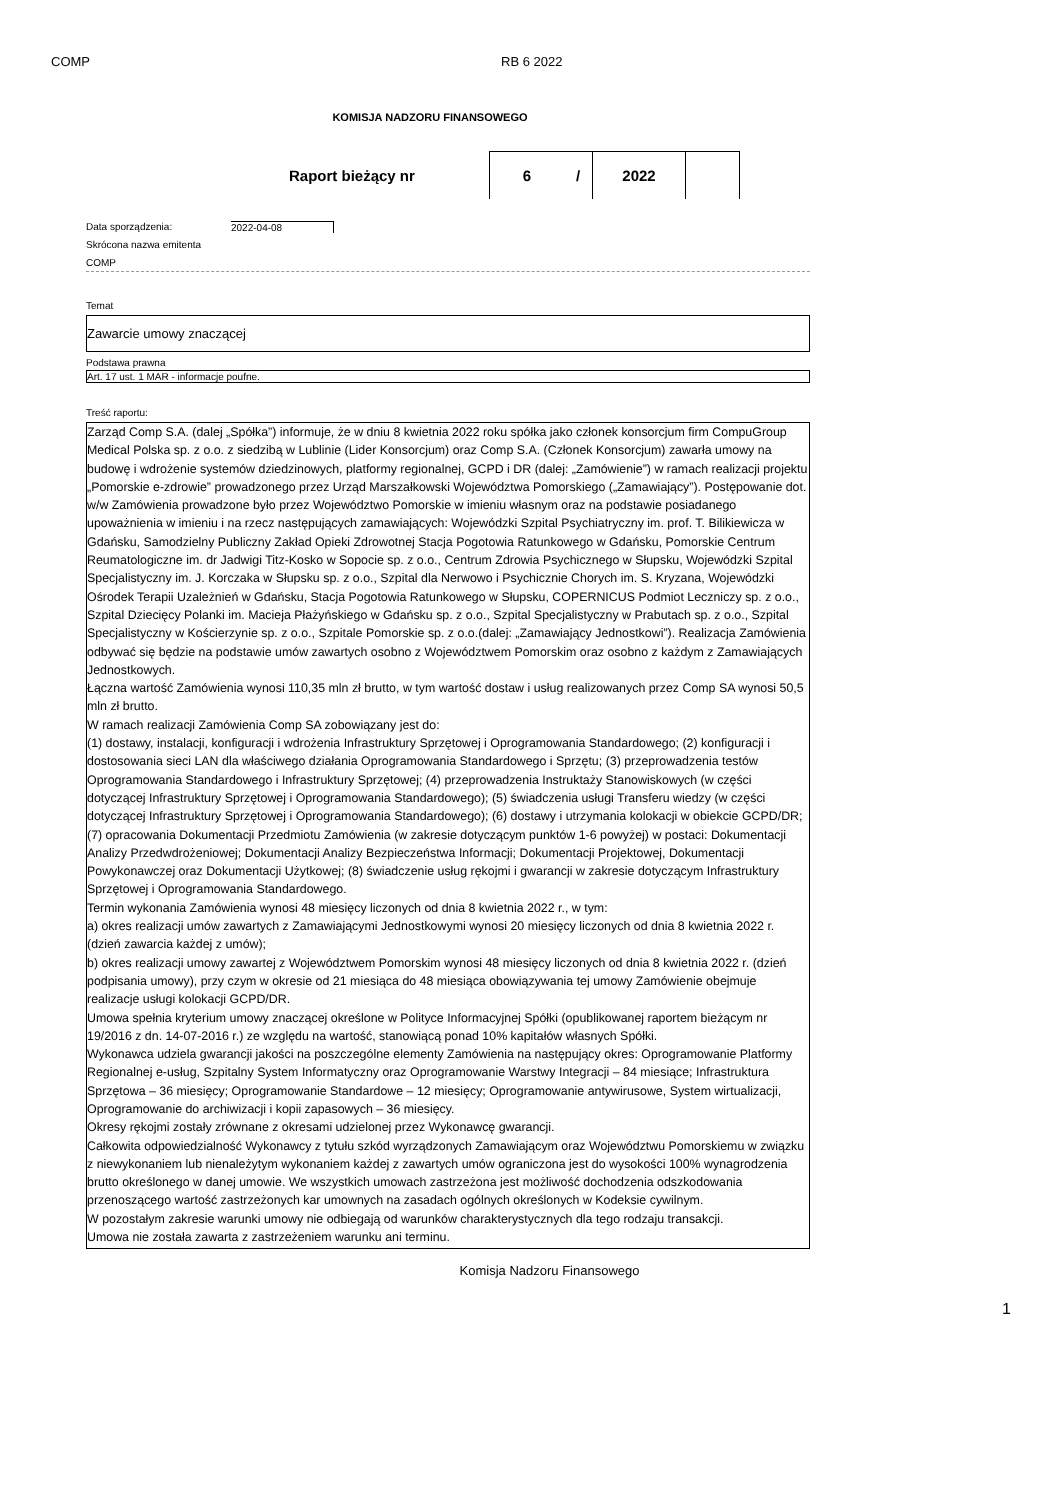COMP RB 6 2022
KOMISJA NADZORU FINANSOWEGO
Raport bieżący nr
6 / 2022
Data sporządzenia: 2022-04-08
Skrócona nazwa emitenta
COMP
Temat
Zawarcie umowy znaczącej
Podstawa prawna
Art. 17 ust. 1 MAR - informacje poufne.
Treść raportu:
Zarząd Comp S.A. (dalej „Spółka”) informuje, że w dniu 8 kwietnia 2022 roku spółka jako członek konsorcjum firm CompuGroup Medical Polska sp. z o.o. z siedzibą w Lublinie (Lider Konsorcjum) oraz Comp S.A. (Członek Konsorcjum) zawarła umowy na budowę i wdrożenie systemów dziedzinowych, platformy regionalnej, GCPD i DR (dalej: „Zamówienie”) w ramach realizacji projektu „Pomorskie e-zdrowie” prowadzonego przez Urząd Marszałkowski Województwa Pomorskiego („Zamawiający”). Postępowanie dot. w/w Zamówienia prowadzone było przez Województwo Pomorskie w imieniu własnym oraz na podstawie posiadanego upoważnienia w imieniu i na rzecz następujących zamawiających: Wojewódzki Szpital Psychiatryczny im. prof. T. Bilikiewicza w Gdańsku, Samodzielny Publiczny Zakład Opieki Zdrowotnej Stacja Pogotowia Ratunkowego w Gdańsku, Pomorskie Centrum Reumatologiczne im. dr Jadwigi Titz-Kosko w Sopocie sp. z o.o., Centrum Zdrowia Psychicznego w Słupsku, Wojewódzki Szpital Specjalistyczny im. J. Korczaka w Słupsku sp. z o.o., Szpital dla Nerwowo i Psychicznie Chorych im. S. Kryzana, Wojewódzki Ośrodek Terapii Uzależnień w Gdańsku, Stacja Pogotowia Ratunkowego w Słupsku, COPERNICUS Podmiot Leczniczy sp. z o.o., Szpital Dziecięcy Polanki im. Macieja Płażyńskiego w Gdańsku sp. z o.o., Szpital Specjalistyczny w Prabutach sp. z o.o., Szpital Specjalistyczny w Kościerzynie sp. z o.o., Szpitale Pomorskie sp. z o.o.(dalej: „Zamawiający Jednostkowi”). Realizacja Zamówienia odbywać się będzie na podstawie umów zawartych osobno z Województwem Pomorskim oraz osobno z każdym z Zamawiających Jednostkowych.
Łączna wartość Zamówienia wynosi 110,35 mln zł brutto, w tym wartość dostaw i usług realizowanych przez Comp SA wynosi 50,5 mln zł brutto.
W ramach realizacji Zamówienia Comp SA zobowiązany jest do:
(1) dostawy, instalacji, konfiguracji i wdrożenia Infrastruktury Sprzętowej i Oprogramowania Standardowego; (2) konfiguracji i dostosowania sieci LAN dla właściwego działania Oprogramowania Standardowego i Sprzętu; (3) przeprowadzenia testów Oprogramowania Standardowego i Infrastruktury Sprzętowej; (4) przeprowadzenia Instruktaży Stanowiskowych (w części dotyczącej Infrastruktury Sprzętowej i Oprogramowania Standardowego); (5) świadczenia usługi Transferu wiedzy (w części dotyczącej Infrastruktury Sprzętowej i Oprogramowania Standardowego); (6) dostawy i utrzymania kolokacji w obiekcie GCPD/DR; (7) opracowania Dokumentacji Przedmiotu Zamówienia (w zakresie dotyczącym punktów 1-6 powyżej) w postaci: Dokumentacji Analizy Przedwdrożeniowej; Dokumentacji Analizy Bezpieczeństwa Informacji; Dokumentacji Projektowej, Dokumentacji Powykonawczej oraz Dokumentacji Użytkowej; (8) świadczenie usług rękojmi i gwarancji w zakresie dotyczącym Infrastruktury Sprzętowej i Oprogramowania Standardowego.
Termin wykonania Zamówienia wynosi 48 miesięcy liczonych od dnia 8 kwietnia 2022 r., w tym:
a) okres realizacji umów zawartych z Zamawiającymi Jednostkowymi wynosi 20 miesięcy liczonych od dnia 8 kwietnia 2022 r. (dzień zawarcia każdej z umów);
b) okres realizacji umowy zawartej z Województwem Pomorskim wynosi 48 miesięcy liczonych od dnia 8 kwietnia 2022 r. (dzień podpisania umowy), przy czym w okresie od 21 miesiąca do 48 miesiąca obowiązywania tej umowy Zamówienie obejmuje realizacje usługi kolokacji GCPD/DR.
Umowa spełnia kryterium umowy znaczącej określone w Polityce Informacyjnej Spółki (opublikowanej raportem bieżącym nr 19/2016 z dn. 14-07-2016 r.) ze względu na wartość, stanowiącą ponad 10% kapitałów własnych Spółki.
Wykonawca udziela gwarancji jakości na poszczególne elementy Zamówienia na następujący okres: Oprogramowanie Platformy Regionalnej e-usług, Szpitalny System Informatyczny oraz Oprogramowanie Warstwy Integracji – 84 miesiące; Infrastruktura Sprzętowa – 36 miesięcy; Oprogramowanie Standardowe – 12 miesięcy; Oprogramowanie antywirusowe, System wirtualizacji, Oprogramowanie do archiwizacji i kopii zapasowych – 36 miesięcy.
Okresy rękojmi zostały zrównane z okresami udzielonej przez Wykonawcę gwarancji.
Całkowita odpowiedzialność Wykonawcy z tytułu szkód wyrządzonych Zamawiającym oraz Województwu Pomorskiemu w związku z niewykonaniem lub nienależytym wykonaniem każdej z zawartych umów ograniczona jest do wysokości 100% wynagrodzenia brutto określonego w danej umowie. We wszystkich umowach zastrzeżona jest możliwość dochodzenia odszkodowania przenoszącego wartość zastrzeżonych kar umownych na zasadach ogólnych określonych w Kodeksie cywilnym.
W pozostałym zakresie warunki umowy nie odbiegają od warunków charakterystycznych dla tego rodzaju transakcji.
Umowa nie została zawarta z zastrzeżeniem warunku ani terminu.
Komisja Nadzoru Finansowego
1